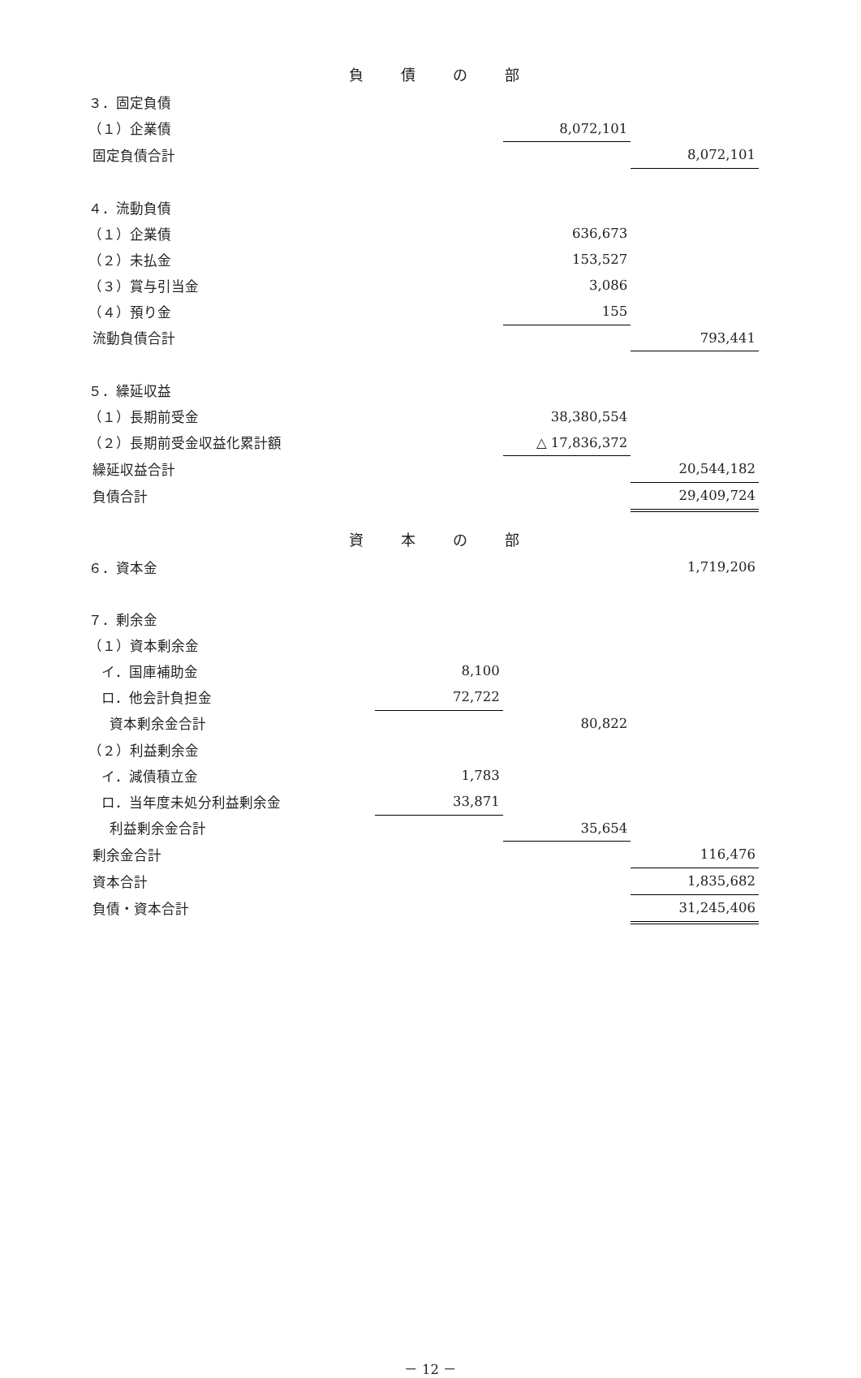負 債 の 部
| ３．固定負債 | | | |
| （１）企業債 | | 8,072,101 | |
| 固定負債合計 | | | 8,072,101 |
| ４．流動負債 | | | |
| （１）企業債 | | 636,673 | |
| （２）未払金 | | 153,527 | |
| （３）賞与引当金 | | 3,086 | |
| （４）預り金 | | 155 | |
| 流動負債合計 | | | 793,441 |
| ５．繰延収益 | | | |
| （１）長期前受金 | | 38,380,554 | |
| （２）長期前受金収益化累計額 | | △ 17,836,372 | |
| 繰延収益合計 | | | 20,544,182 |
| 負債合計 | | | 29,409,724 |
資 本 の 部
| ６．資本金 | | | 1,719,206 |
| ７．剰余金 | | | |
| （１）資本剰余金 | | | |
| イ．国庫補助金 | 8,100 | | |
| ロ．他会計負担金 | 72,722 | | |
| 資本剰余金合計 | | 80,822 | |
| （２）利益剰余金 | | | |
| イ．減債積立金 | 1,783 | | |
| ロ．当年度未処分利益剰余金 | 33,871 | | |
| 利益剰余金合計 | | 35,654 | |
| 剰余金合計 | | | 116,476 |
| 資本合計 | | | 1,835,682 |
| 負債・資本合計 | | | 31,245,406 |
－ 12 －